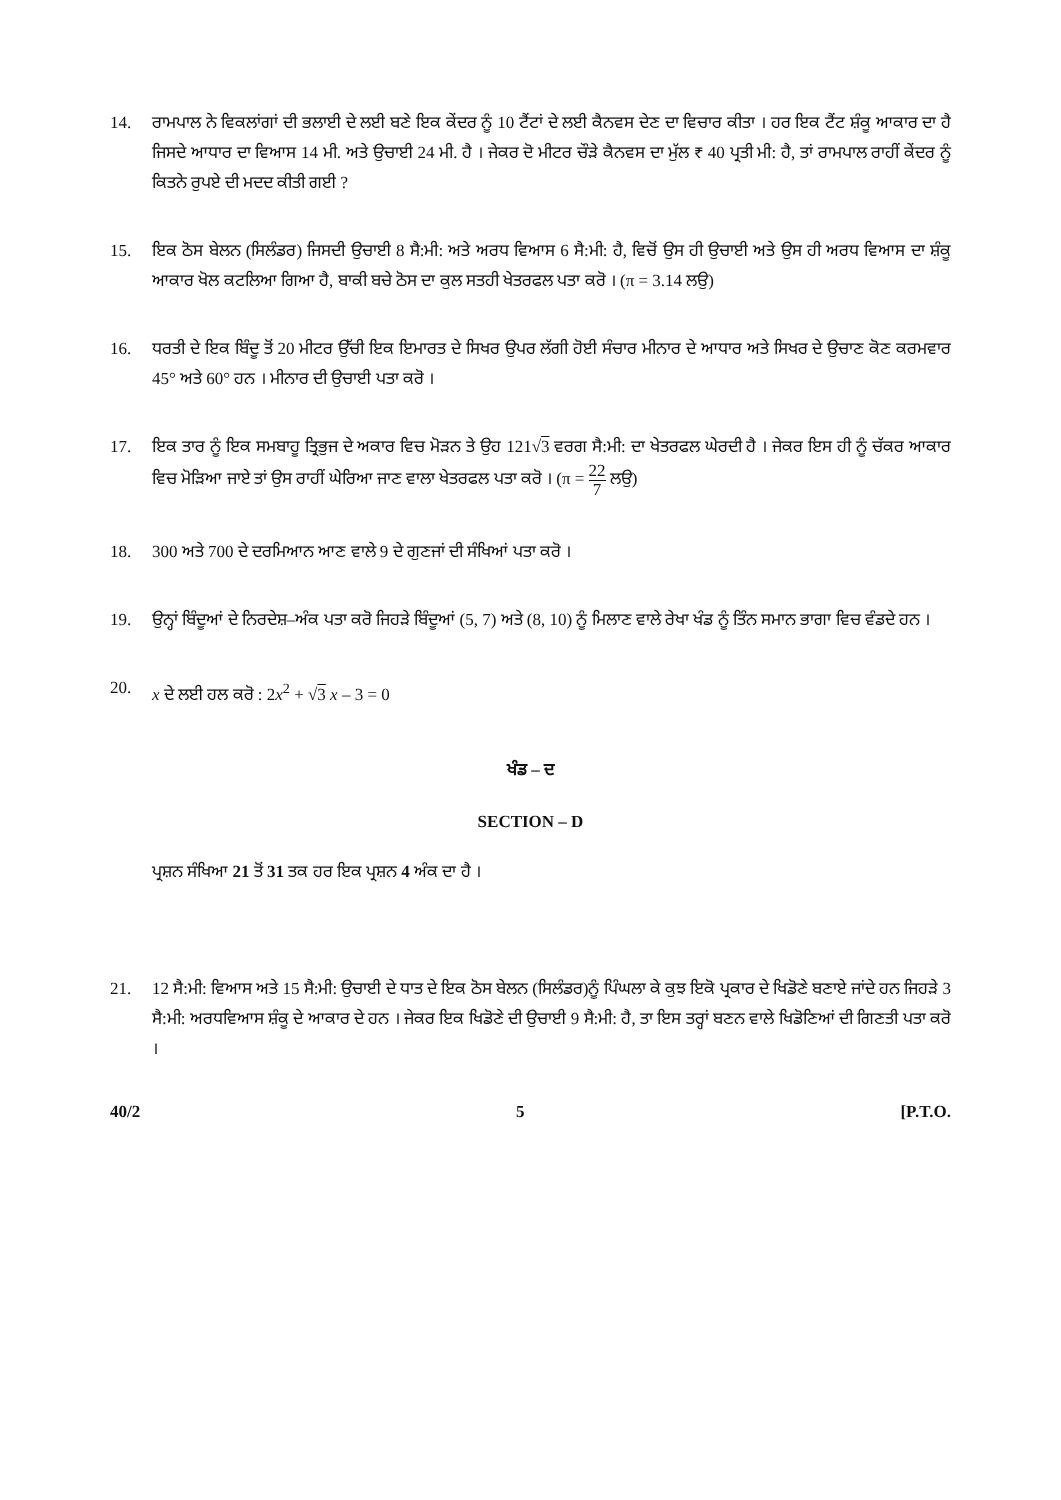14. ਰਾਮਪਾਲ ਨੇ ਵਿਕਲਾਂਗਾਂ ਦੀ ਭਲਾਈ ਦੇ ਲਈ ਬਣੇ ਇਕ ਕੇਂਦਰ ਨੂੰ 10 ਟੈਂਟਾਂ ਦੇ ਲਈ ਕੈਨਵਸ ਦੇਣ ਦਾ ਵਿਚਾਰ ਕੀਤਾ । ਹਰ ਇਕ ਟੈਂਟ ਸ਼ੰਕੂ ਆਕਾਰ ਦਾ ਹੈ ਜਿਸਦੇ ਆਧਾਰ ਦਾ ਵਿਆਸ 14 ਮੀ. ਅਤੇ ਉਚਾਈ 24 ਮੀ. ਹੈ । ਜੇਕਰ ਦੋ ਮੀਟਰ ਚੌੜੇ ਕੈਨਵਸ ਦਾ ਮੁੱਲ ₹ 40 ਪ੍ਰਤੀ ਮੀ: ਹੈ, ਤਾਂ ਰਾਮਪਾਲ ਰਾਹੀਂ ਕੇਂਦਰ ਨੂੰ ਕਿਤਨੇ ਰੁਪਏ ਦੀ ਮਦਦ ਕੀਤੀ ਗਈ ?
15. ਇਕ ਠੋਸ ਬੇਲਨ (ਸਿਲੰਡਰ) ਜਿਸਦੀ ਉਚਾਈ 8 ਸੈ:ਮੀ: ਅਤੇ ਅਰਧ ਵਿਆਸ 6 ਸੈ:ਮੀ: ਹੈ, ਵਿਚੋਂ ਉਸ ਹੀ ਉਚਾਈ ਅਤੇ ਉਸ ਹੀ ਅਰਧ ਵਿਆਸ ਦਾ ਸ਼ੰਕੂ ਆਕਾਰ ਖੋਲ ਕਟਲਿਆ ਗਿਆ ਹੈ, ਬਾਕੀ ਬਚੇ ਠੋਸ ਦਾ ਕੁਲ ਸਤਹੀ ਖੇਤਰਫਲ ਪਤਾ ਕਰੋ । (π = 3.14 ਲਉ)
16. ਧਰਤੀ ਦੇ ਇਕ ਬਿੰਦੂ ਤੋਂ 20 ਮੀਟਰ ਉੱਚੀ ਇਕ ਇਮਾਰਤ ਦੇ ਸਿਖਰ ਉਪਰ ਲੱਗੀ ਹੋਈ ਸੰਚਾਰ ਮੀਨਾਰ ਦੇ ਆਧਾਰ ਅਤੇ ਸਿਖਰ ਦੇ ਉਚਾਣ ਕੋਣ ਕਰਮਵਾਰ 45° ਅਤੇ 60° ਹਨ । ਮੀਨਾਰ ਦੀ ਉਚਾਈ ਪਤਾ ਕਰੋ ।
17. ਇਕ ਤਾਰ ਨੂੰ ਇਕ ਸਮਬਾਹੂ ਤ੍ਰਿਭੁਜ ਦੇ ਅਕਾਰ ਵਿਚ ਮੋੜਨ ਤੇ ਉਹ 121√3 ਵਰਗ ਸੈ:ਮੀ: ਦਾ ਖੇਤਰਫਲ ਘੇਰਦੀ ਹੈ । ਜੇਕਰ ਇਸ ਹੀ ਨੂੰ ਚੱਕਰ ਆਕਾਰ ਵਿਚ ਮੋੜਿਆ ਜਾਏ ਤਾਂ ਉਸ ਰਾਹੀਂ ਘੇਰਿਆ ਜਾਣ ਵਾਲਾ ਖੇਤਰਫਲ ਪਤਾ ਕਰੋ । (π = 22 7 ਲਉ)
18. 300 ਅਤੇ 700 ਦੇ ਦਰਮਿਆਨ ਆਣ ਵਾਲੇ 9 ਦੇ ਗੁਣਜਾਂ ਦੀ ਸੰਖਿਆਂ ਪਤਾ ਕਰੋ ।
19. ਉਨ੍ਹਾਂ ਬਿੰਦੂਆਂ ਦੇ ਨਿਰਦੇਸ਼–ਅੰਕ ਪਤਾ ਕਰੋ ਜਿਹੜੇ ਬਿੰਦੂਆਂ (5, 7) ਅਤੇ (8, 10) ਨੂੰ ਮਿਲਾਣ ਵਾਲੇ ਰੇਖਾ ਖੰਡ ਨੂੰ ਤਿੰਨ ਸਮਾਨ ਭਾਗਾ ਵਿਚ ਵੰਡਦੇ ਹਨ ।
20. x ਦੇ ਲਈ ਹਲ ਕਰੋ : 2x<sup>2</sup> + √3 x – 3 = 0
ਖੰਡ – ਦ
SECTION – D
ਪ੍ਰਸ਼ਨ ਸੰਖਿਆ 21 ਤੋਂ 31 ਤਕ ਹਰ ਇਕ ਪ੍ਰਸ਼ਨ 4 ਅੰਕ ਦਾ ਹੈ ।
21. 12 ਸੈ:ਮੀ: ਵਿਆਸ ਅਤੇ 15 ਸੈ:ਮੀ: ਉਚਾਈ ਦੇ ਧਾਤ ਦੇ ਇਕ ਠੋਸ ਬੇਲਨ (ਸਿਲੰਡਰ)ਨੂੰ ਪਿੰਘਲਾ ਕੇ ਕੁਝ ਇਕੋ ਪ੍ਰਕਾਰ ਦੇ ਖਿਡੋਣੇ ਬਣਾਏ ਜਾਂਦੇ ਹਨ ਜਿਹੜੇ 3 ਸੈ:ਮੀ: ਅਰਧਵਿਆਸ ਸ਼ੰਕੂ ਦੇ ਆਕਾਰ ਦੇ ਹਨ । ਜੇਕਰ ਇਕ ਖਿਡੋਣੇ ਦੀ ਉਚਾਈ 9 ਸੈ:ਮੀ: ਹੈ, ਤਾ ਇਸ ਤਰ੍ਹਾਂ ਬਣਨ ਵਾਲੇ ਖਿਡੋਣਿਆਂ ਦੀ ਗਿਣਤੀ ਪਤਾ ਕਰੋ ।
40/2 5 [P.T.O.